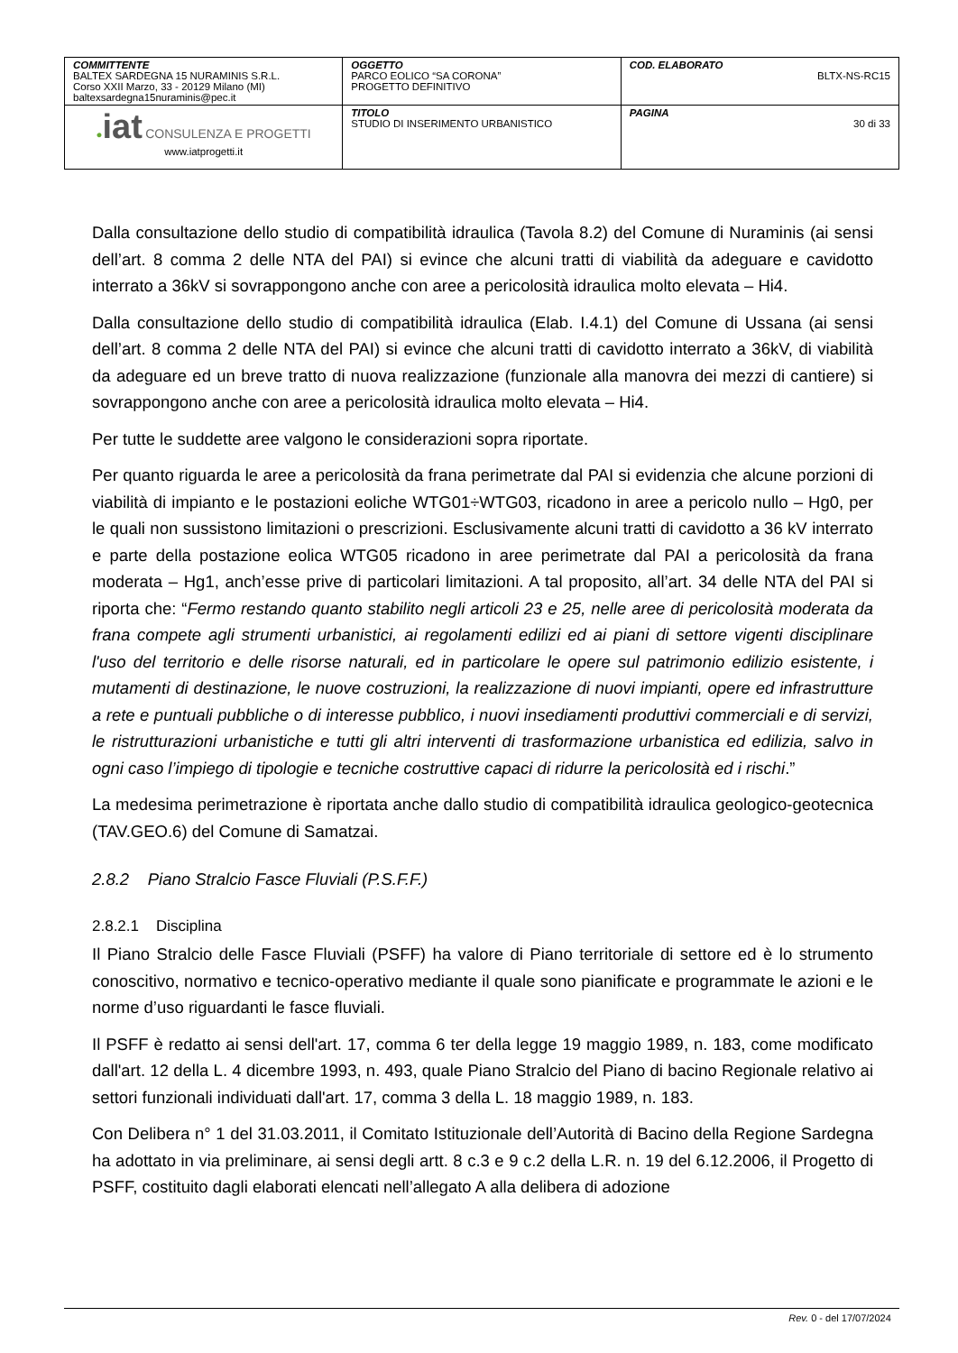| COMMITTENTE BALTEX SARDEGNA 15 NURAMINIS S.R.L. Corso XXII Marzo, 33 - 20129 Milano (MI) baltexsardegna15nuraminis@pec.it | OGGETTO PARCO EOLICO “SA CORONA” PROGETTO DEFINITIVO | COD. ELABORATO BLTX-NS-RC15 |
| ● iat CONSULENZA E PROGETTI www.iatprogetti.it | TITOLO STUDIO DI INSERIMENTO URBANISTICO | PAGINA 30 di 33 |
Dalla consultazione dello studio di compatibilità idraulica (Tavola 8.2) del Comune di Nuraminis (ai sensi dell’art. 8 comma 2 delle NTA del PAI) si evince che alcuni tratti di viabilità da adeguare e cavidotto interrato a 36kV si sovrappongono anche con aree a pericolosità idraulica molto elevata – Hi4.
Dalla consultazione dello studio di compatibilità idraulica (Elab. I.4.1) del Comune di Ussana (ai sensi dell’art. 8 comma 2 delle NTA del PAI) si evince che alcuni tratti di cavidotto interrato a 36kV, di viabilità da adeguare ed un breve tratto di nuova realizzazione (funzionale alla manovra dei mezzi di cantiere) si sovrappongono anche con aree a pericolosità idraulica molto elevata – Hi4.
Per tutte le suddette aree valgono le considerazioni sopra riportate.
Per quanto riguarda le aree a pericolosità da frana perimetrate dal PAI si evidenzia che alcune porzioni di viabilità di impianto e le postazioni eoliche WTG01÷WTG03, ricadono in aree a pericolo nullo – Hg0, per le quali non sussistono limitazioni o prescrizioni. Esclusivamente alcuni tratti di cavidotto a 36 kV interrato e parte della postazione eolica WTG05 ricadono in aree perimetrate dal PAI a pericolosità da frana moderata – Hg1, anch’esse prive di particolari limitazioni. A tal proposito, all’art. 34 delle NTA del PAI si riporta che: “Fermo restando quanto stabilito negli articoli 23 e 25, nelle aree di pericolosità moderata da frana compete agli strumenti urbanistici, ai regolamenti edilizi ed ai piani di settore vigenti disciplinare l'uso del territorio e delle risorse naturali, ed in particolare le opere sul patrimonio edilizio esistente, i mutamenti di destinazione, le nuove costruzioni, la realizzazione di nuovi impianti, opere ed infrastrutture a rete e puntuali pubbliche o di interesse pubblico, i nuovi insediamenti produttivi commerciali e di servizi, le ristrutturazioni urbanistiche e tutti gli altri interventi di trasformazione urbanistica ed edilizia, salvo in ogni caso l’impiego di tipologie e tecniche costruttive capaci di ridurre la pericolosità ed i rischi.”
La medesima perimetrazione è riportata anche dallo studio di compatibilità idraulica geologico-geotecnica (TAV.GEO.6) del Comune di Samatzai.
2.8.2 Piano Stralcio Fasce Fluviali (P.S.F.F.)
2.8.2.1 Disciplina
Il Piano Stralcio delle Fasce Fluviali (PSFF) ha valore di Piano territoriale di settore ed è lo strumento conoscitivo, normativo e tecnico-operativo mediante il quale sono pianificate e programmate le azioni e le norme d’uso riguardanti le fasce fluviali.
Il PSFF è redatto ai sensi dell'art. 17, comma 6 ter della legge 19 maggio 1989, n. 183, come modificato dall'art. 12 della L. 4 dicembre 1993, n. 493, quale Piano Stralcio del Piano di bacino Regionale relativo ai settori funzionali individuati dall'art. 17, comma 3 della L. 18 maggio 1989, n. 183.
Con Delibera n° 1 del 31.03.2011, il Comitato Istituzionale dell’Autorità di Bacino della Regione Sardegna ha adottato in via preliminare, ai sensi degli artt. 8 c.3 e 9 c.2 della L.R. n. 19 del 6.12.2006, il Progetto di PSFF, costituito dagli elaborati elencati nell’allegato A alla delibera di adozione
Rev. 0 - del 17/07/2024